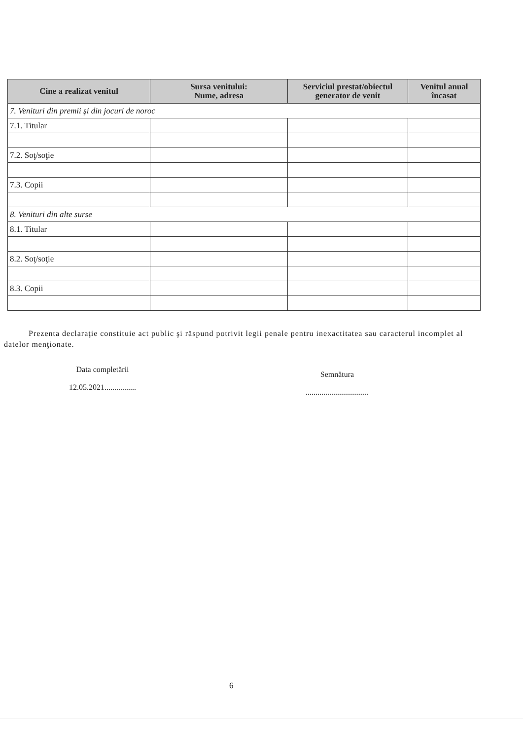| Cine a realizat venitul | Sursa venitului: Nume, adresa | Serviciul prestat/obiectul generator de venit | Venitul anual încasat |
| --- | --- | --- | --- |
| 7. Venituri din premii şi din jocuri de noroc | | | |
| 7.1. Titular | | | |
| 7.2. Soţ/soţie | | | |
| 7.3. Copii | | | |
| 8. Venituri din alte surse | | | |
| 8.1. Titular | | | |
| 8.2. Soţ/soţie | | | |
| 8.3. Copii | | | |
Prezenta declaraţie constituie act public şi răspund potrivit legii penale pentru inexactitatea sau caracterul incomplet al datelor menţionate.
Data completării
12.05.2021................
Semnătura
................................
6